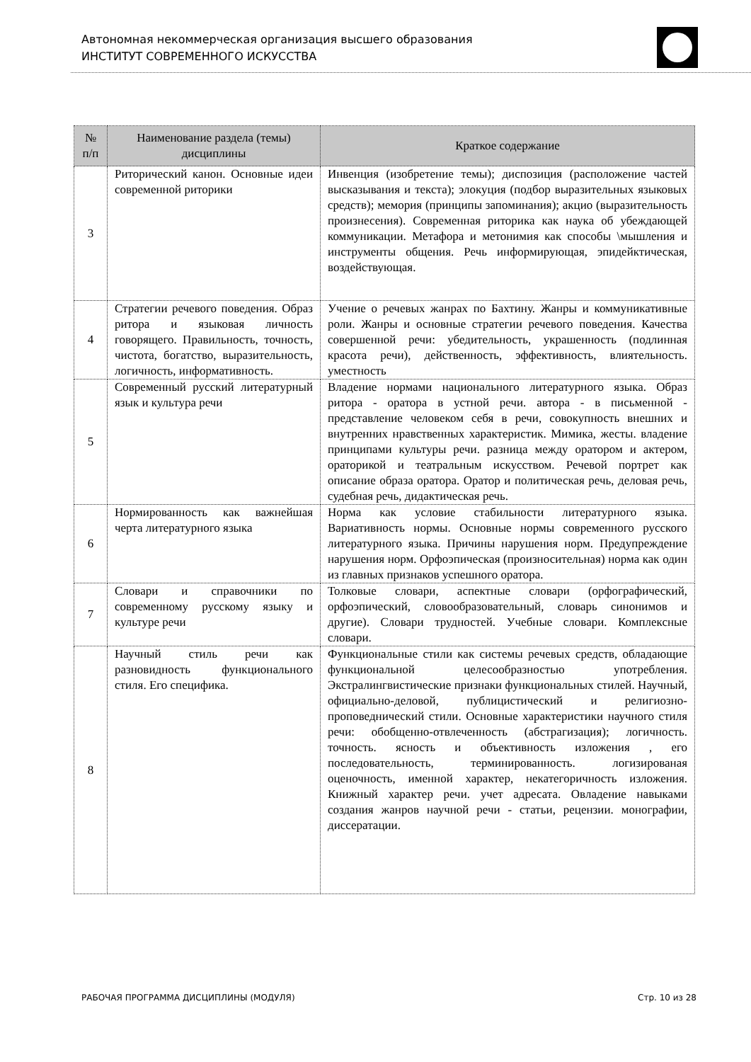Автономная некоммерческая организация высшего образования
ИНСТИТУТ СОВРЕМЕННОГО ИСКУССТВА
| № п/п | Наименование раздела (темы) дисциплины | Краткое содержание |
| --- | --- | --- |
| 3 | Риторический канон. Основные идеи современной риторики | Инвенция (изобретение темы); диспозиция (расположение частей высказывания и текста); элокуция (подбор выразительных языковых средств); мемория (принципы запоминания); акцио (выразительность произнесения). Современная риторика как наука об убеждающей коммуникации. Метафора и метонимия как способы \мышления и инструменты общения. Речь информирующая, эпидейктическая, воздействующая. |
| 4 | Стратегии речевого поведения. Образ ритора и языковая личность говорящего. Правильность, точность, чистота, богатство, выразительность, логичность, информативность. | Учение о речевых жанрах по Бахтину. Жанры и коммуникативные роли. Жанры и основные стратегии речевого поведения. Качества совершенной речи: убедительность, украшенность (подлинная красота речи), действенность, эффективность, влиятельность. уместность |
| 5 | Современный русский литературный язык и культура речи | Владение нормами национального литературного языка. Образ ритора - оратора в устной речи. автора - в письменной - представление человеком себя в речи, совокупность внешних и внутренних нравственных характеристик. Мимика, жесты. владение принципами культуры речи. разница между оратором и актером, ораторикой и театральным искусством. Речевой портрет как описание образа оратора. Оратор и политическая речь, деловая речь, судебная речь, дидактическая речь. |
| 6 | Нормированность как важнейшая черта литературного языка | Норма как условие стабильности литературного языка. Вариативность нормы. Основные нормы современного русского литературного языка. Причины нарушения норм. Предупреждение нарушения норм. Орфоэпическая (произносительная) норма как один из главных признаков успешного оратора. |
| 7 | Словари и справочники по современному русскому языку и культуре речи | Толковые словари, аспектные словари (орфографический, орфоэпический, словообразовательный, словарь синонимов и другие). Словари трудностей. Учебные словари. Комплексные словари. |
| 8 | Научный стиль речи как разновидность функционального стиля. Его специфика. | Функциональные стили как системы речевых средств, обладающие функциональной целесообразностью употребления. Экстралингвистические признаки функциональных стилей. Научный, официально-деловой, публицистический и религиозно-проповеднический стили. Основные характеристики научного стиля речи: обобщенно-отвлеченность (абстрагизация); логичность. точность. ясность и объективность изложения , его последовательность, терминированность. логизированая оценочность, именной характер, некатегоричность изложения. Книжный характер речи. учет адресата. Овладение навыками создания жанров научной речи - статьи, рецензии. монографии, диссератации. |
РАБОЧАЯ ПРОГРАММА ДИСЦИПЛИНЫ (МОДУЛЯ) Стр. 10 из 28